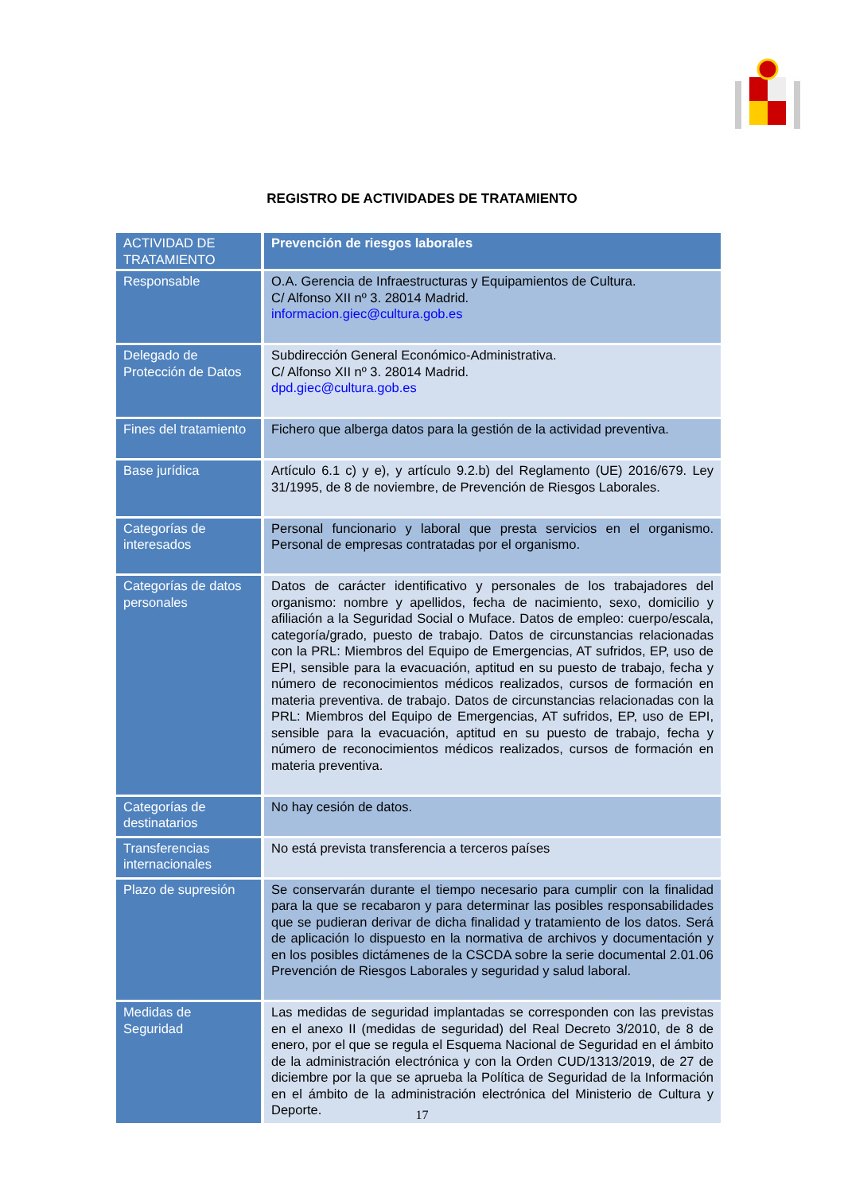REGISTRO DE ACTIVIDADES DE TRATAMIENTO
| ACTIVIDAD DE TRATAMIENTO | Prevención de riesgos laborales |
| --- | --- |
| Responsable | O.A. Gerencia de Infraestructuras y Equipamientos de Cultura. C/ Alfonso XII nº 3. 28014 Madrid. informacion.giec@cultura.gob.es |
| Delegado de Protección de Datos | Subdirección General Económico-Administrativa. C/ Alfonso XII nº 3. 28014 Madrid. dpd.giec@cultura.gob.es |
| Fines del tratamiento | Fichero que alberga datos para la gestión de la actividad preventiva. |
| Base jurídica | Artículo 6.1 c) y e), y artículo 9.2.b) del Reglamento (UE) 2016/679. Ley 31/1995, de 8 de noviembre, de Prevención de Riesgos Laborales. |
| Categorías de interesados | Personal funcionario y laboral que presta servicios en el organismo. Personal de empresas contratadas por el organismo. |
| Categorías de datos personales | Datos de carácter identificativo y personales de los trabajadores del organismo: nombre y apellidos, fecha de nacimiento, sexo, domicilio y afiliación a la Seguridad Social o Muface. Datos de empleo: cuerpo/escala, categoría/grado, puesto de trabajo. Datos de circunstancias relacionadas con la PRL: Miembros del Equipo de Emergencias, AT sufridos, EP, uso de EPI, sensible para la evacuación, aptitud en su puesto de trabajo, fecha y número de reconocimientos médicos realizados, cursos de formación en materia preventiva. de trabajo. Datos de circunstancias relacionadas con la PRL: Miembros del Equipo de Emergencias, AT sufridos, EP, uso de EPI, sensible para la evacuación, aptitud en su puesto de trabajo, fecha y número de reconocimientos médicos realizados, cursos de formación en materia preventiva. |
| Categorías de destinatarios | No hay cesión de datos. |
| Transferencias internacionales | No está prevista transferencia a terceros países |
| Plazo de supresión | Se conservarán durante el tiempo necesario para cumplir con la finalidad para la que se recabaron y para determinar las posibles responsabilidades que se pudieran derivar de dicha finalidad y tratamiento de los datos. Será de aplicación lo dispuesto en la normativa de archivos y documentación y en los posibles dictámenes de la CSCDA sobre la serie documental 2.01.06 Prevención de Riesgos Laborales y seguridad y salud laboral. |
| Medidas de Seguridad | Las medidas de seguridad implantadas se corresponden con las previstas en el anexo II (medidas de seguridad) del Real Decreto 3/2010, de 8 de enero, por el que se regula el Esquema Nacional de Seguridad en el ámbito de la administración electrónica y con la Orden CUD/1313/2019, de 27 de diciembre por la que se aprueba la Política de Seguridad de la Información en el ámbito de la administración electrónica del Ministerio de Cultura y Deporte. |
17